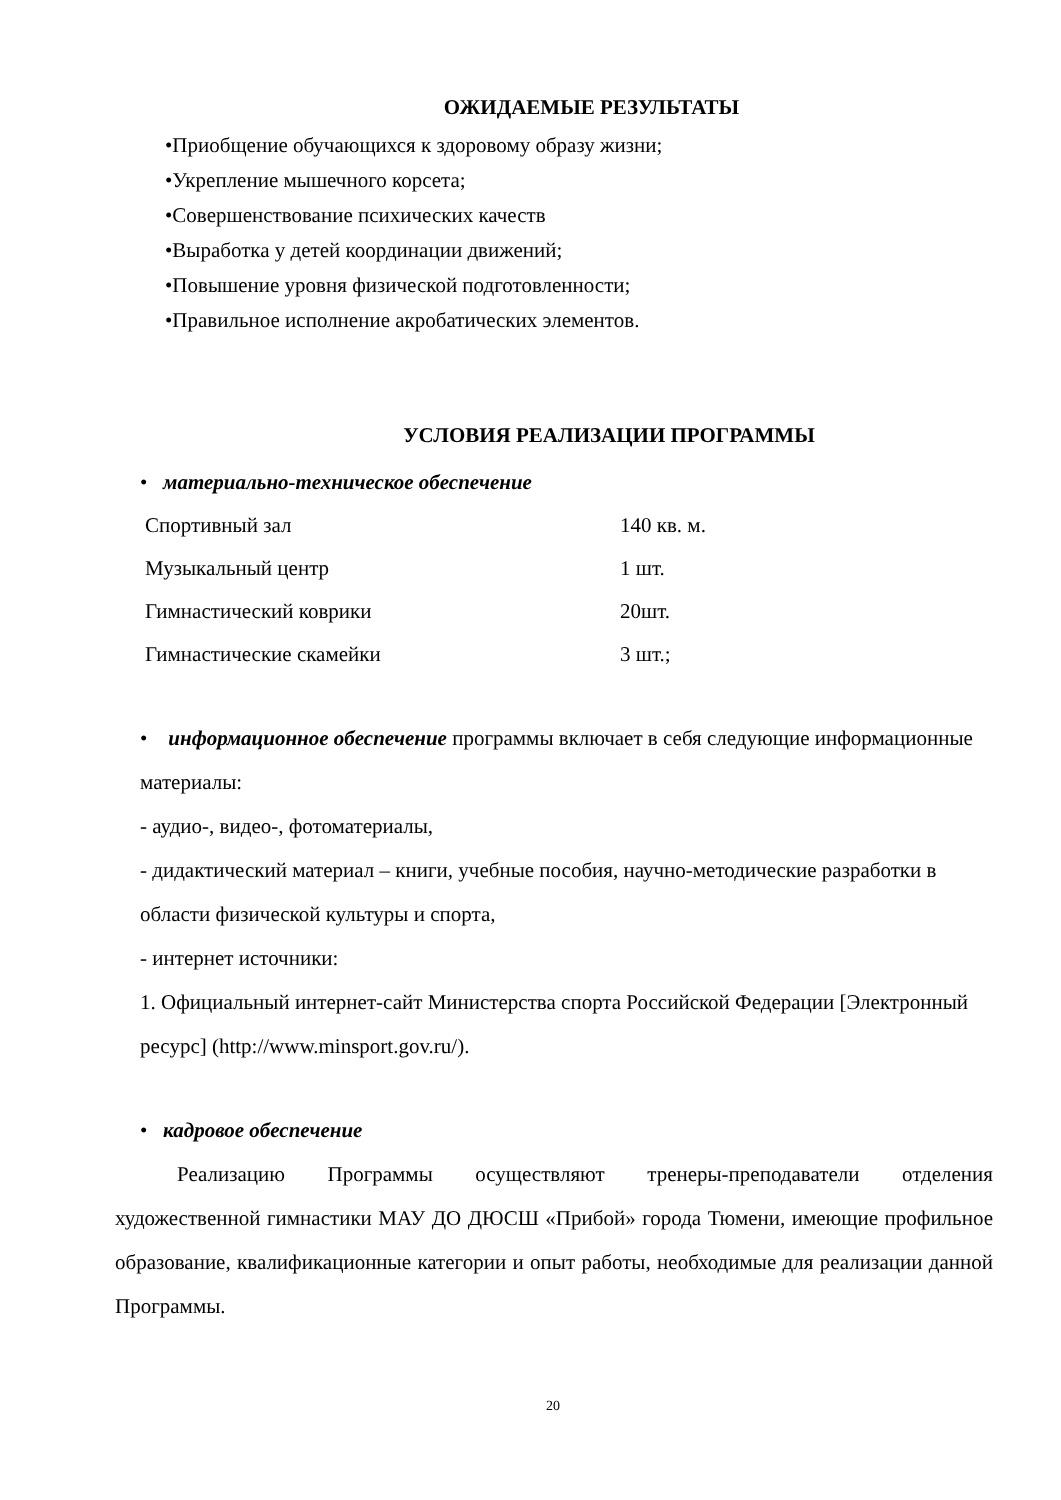ОЖИДАЕМЫЕ РЕЗУЛЬТАТЫ
•Приобщение обучающихся к здоровому образу жизни;
•Укрепление мышечного корсета;
•Совершенствование психических качеств
•Выработка у детей координации движений;
•Повышение уровня физической подготовленности;
•Правильное исполнение акробатических элементов.
УСЛОВИЯ РЕАЛИЗАЦИИ ПРОГРАММЫ
• материально-техническое обеспечение
| Спортивный зал | 140 кв. м. |
| Музыкальный центр | 1 шт. |
| Гимнастический коврики | 20шт. |
| Гимнастические скамейки | 3 шт.; |
• информационное обеспечение программы включает в себя следующие информационные материалы:
- аудио-, видео-, фотоматериалы,
- дидактический материал – книги, учебные пособия, научно-методические разработки в области физической культуры и спорта,
- интернет источники:
1. Официальный интернет-сайт Министерства спорта Российской Федерации [Электронный ресурс] (http://www.minsport.gov.ru/).
• кадровое обеспечение
Реализацию Программы осуществляют тренеры-преподаватели отделения художественной гимнастики МАУ ДО ДЮСШ «Прибой» города Тюмени, имеющие профильное образование, квалификационные категории и опыт работы, необходимые для реализации данной Программы.
20